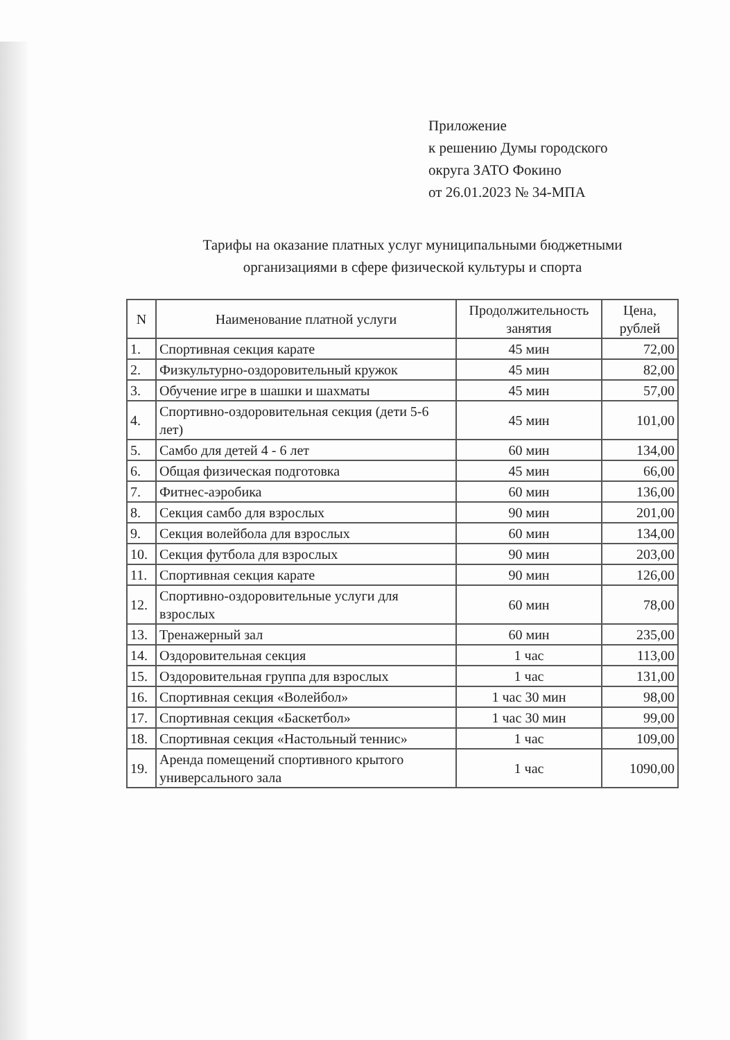Приложение
к решению Думы городского
округа ЗАТО Фокино
от 26.01.2023 № 34-МПА
Тарифы на оказание платных услуг муниципальными бюджетными организациями в сфере физической культуры и спорта
| N | Наименование платной услуги | Продолжительность занятия | Цена, рублей |
| --- | --- | --- | --- |
| 1. | Спортивная секция карате | 45 мин | 72,00 |
| 2. | Физкультурно-оздоровительный кружок | 45 мин | 82,00 |
| 3. | Обучение игре в шашки и шахматы | 45 мин | 57,00 |
| 4. | Спортивно-оздоровительная секция (дети 5-6 лет) | 45 мин | 101,00 |
| 5. | Самбо для детей 4 - 6 лет | 60 мин | 134,00 |
| 6. | Общая физическая подготовка | 45 мин | 66,00 |
| 7. | Фитнес-аэробика | 60 мин | 136,00 |
| 8. | Секция самбо для взрослых | 90 мин | 201,00 |
| 9. | Секция волейбола для взрослых | 60 мин | 134,00 |
| 10. | Секция футбола для взрослых | 90 мин | 203,00 |
| 11. | Спортивная секция карате | 90 мин | 126,00 |
| 12. | Спортивно-оздоровительные услуги для взрослых | 60 мин | 78,00 |
| 13. | Тренажерный зал | 60 мин | 235,00 |
| 14. | Оздоровительная секция | 1 час | 113,00 |
| 15. | Оздоровительная группа для взрослых | 1 час | 131,00 |
| 16. | Спортивная секция «Волейбол» | 1 час 30 мин | 98,00 |
| 17. | Спортивная секция «Баскетбол» | 1 час 30 мин | 99,00 |
| 18. | Спортивная секция «Настольный теннис» | 1 час | 109,00 |
| 19. | Аренда помещений спортивного крытого универсального зала | 1 час | 1090,00 |